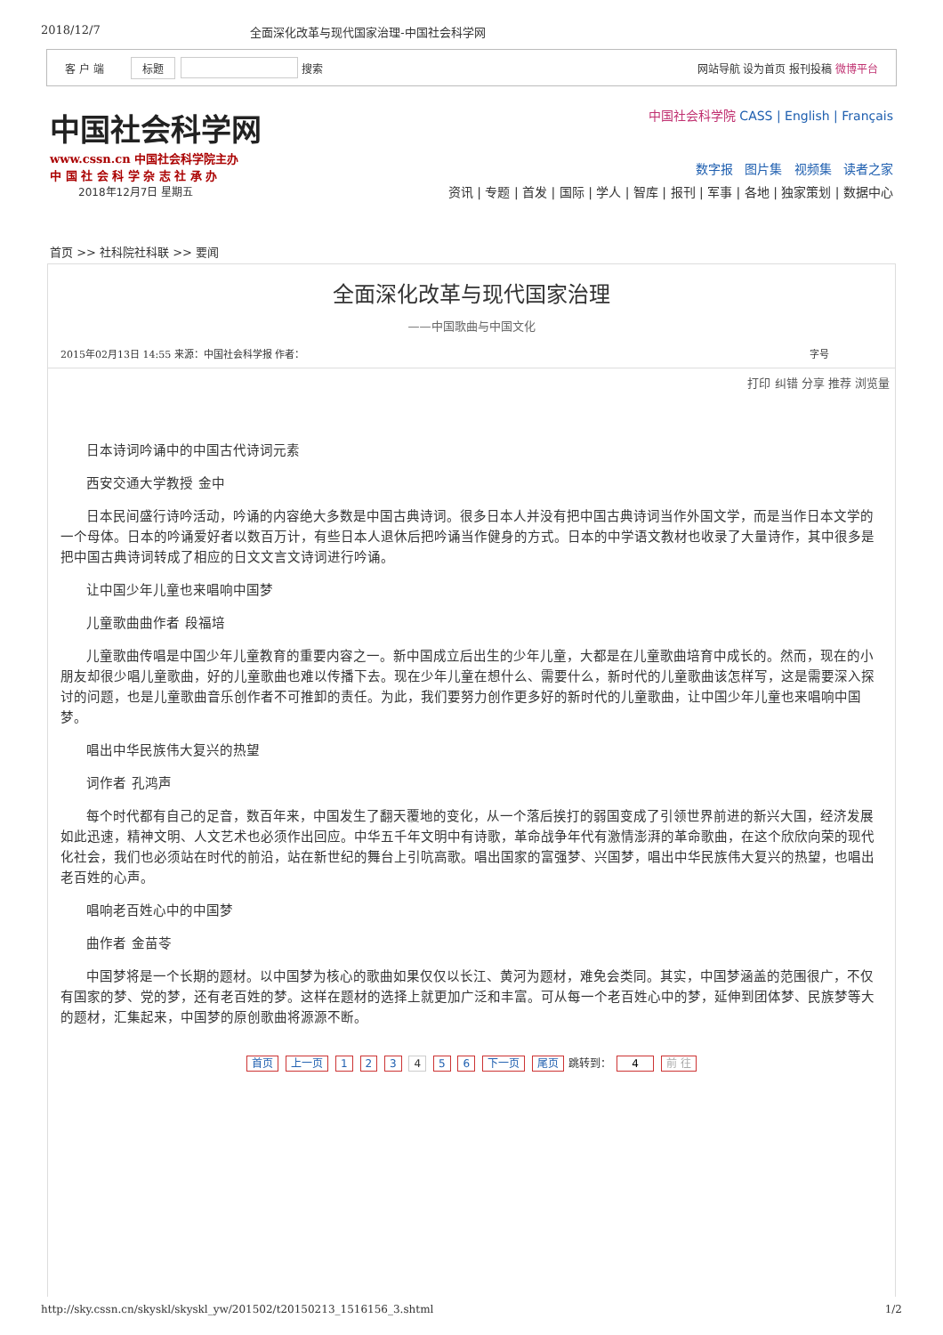2018/12/7 全面深化改革与现代国家治理-中国社会科学网
客 户 端 标题 搜索 网站导航 设为首页 报刊投稿 微博平台
中国社会科学网
www.cssn.cn 中国社会科学院主办
中 国 社 会 科 学 杂 志 社 承 办
2018年12月7日 星期五
中国社会科学院 CASS | English | Français
数字报 图片集 视频集 读者之家
资讯 | 专题 | 首发 | 国际 | 学人 | 智库 | 报刊 | 军事 | 各地 | 独家策划 | 数据中心
首页 >> 社科院社科联 >> 要闻
全面深化改革与现代国家治理
——中国歌曲与中国文化
2015年02月13日 14:55 来源：中国社会科学报 作者： 字号
打印 纠错 分享 推荐 浏览量
日本诗词吟诵中的中国古代诗词元素
西安交通大学教授 金中
日本民间盛行诗吟活动，吟诵的内容绝大多数是中国古典诗词。很多日本人并没有把中国古典诗词当作外国文学，而是当作日本文学的一个母体。日本的吟诵爱好者以数百万计，有些日本人退休后把吟诵当作健身的方式。日本的中学语文教材也收录了大量诗作，其中很多是把中国古典诗词转成了相应的日文文言文诗词进行吟诵。
让中国少年儿童也来唱响中国梦
儿童歌曲曲作者 段福培
儿童歌曲传唱是中国少年儿童教育的重要内容之一。新中国成立后出生的少年儿童，大都是在儿童歌曲培育中成长的。然而，现在的小朋友却很少唱儿童歌曲，好的儿童歌曲也难以传播下去。现在少年儿童在想什么、需要什么，新时代的儿童歌曲该怎样写，这是需要深入探讨的问题，也是儿童歌曲音乐创作者不可推卸的责任。为此，我们要努力创作更多好的新时代的儿童歌曲，让中国少年儿童也来唱响中国梦。
唱出中华民族伟大复兴的热望
词作者 孔鸿声
每个时代都有自己的足音，数百年来，中国发生了翻天覆地的变化，从一个落后挨打的弱国变成了引领世界前进的新兴大国，经济发展如此迅速，精神文明、人文艺术也必须作出回应。中华五千年文明中有诗歌，革命战争年代有激情澎湃的革命歌曲，在这个欣欣向荣的现代化社会，我们也必须站在时代的前沿，站在新世纪的舞台上引吭高歌。唱出国家的富强梦、兴国梦，唱出中华民族伟大复兴的热望，也唱出老百姓的心声。
唱响老百姓心中的中国梦
曲作者 金苗苓
中国梦将是一个长期的题材。以中国梦为核心的歌曲如果仅仅以长江、黄河为题材，难免会类同。其实，中国梦涵盖的范围很广，不仅有国家的梦、党的梦，还有老百姓的梦。这样在题材的选择上就更加广泛和丰富。可从每一个老百姓心中的梦，延伸到团体梦、民族梦等大的题材，汇集起来，中国梦的原创歌曲将源源不断。
首页 上一页 1 2 3 4 5 6 下一页 尾页 跳转到： 4 前 往
http://sky.cssn.cn/skyskl/skyskl_yw/201502/t20150213_1516156_3.shtml 1/2